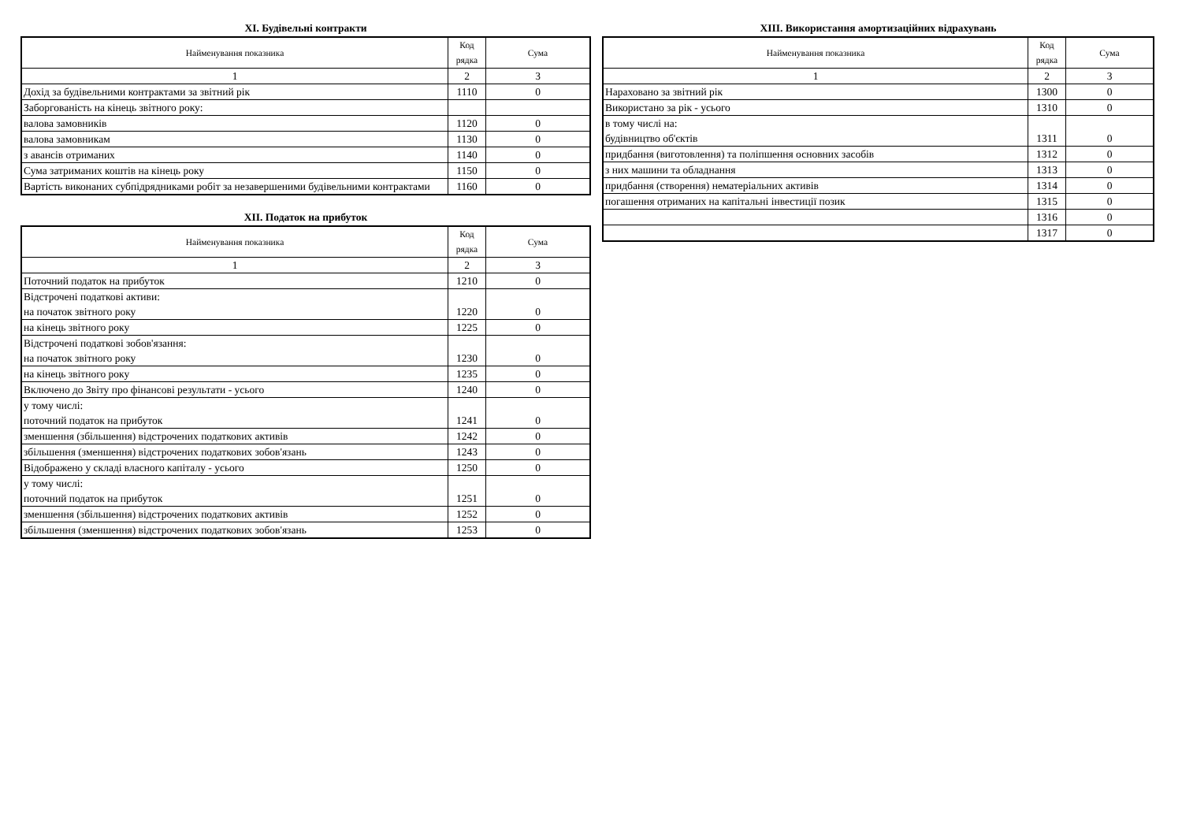XI. Будівельні контракти
| Найменування показника | Код рядка | Сума |
| --- | --- | --- |
| 1 | 2 | 3 |
| Дохід за будівельними контрактами за звітний рік | 1110 | 0 |
| Заборгованість на кінець звітного року: | | |
| валова замовників | 1120 | 0 |
| валова замовникам | 1130 | 0 |
| з авансів отриманих | 1140 | 0 |
| Сума затриманих коштів на кінець року | 1150 | 0 |
| Вартість виконаних субпідрядниками робіт за незавершеними будівельними контрактами | 1160 | 0 |
XII. Податок на прибуток
| Найменування показника | Код рядка | Сума |
| --- | --- | --- |
| 1 | 2 | 3 |
| Поточний податок на прибуток | 1210 | 0 |
| Відстрочені податкові активи: на початок звітного року | 1220 | 0 |
| на кінець звітного року | 1225 | 0 |
| Відстрочені податкові зобов'язання: на початок звітного року | 1230 | 0 |
| на кінець звітного року | 1235 | 0 |
| Включено до Звіту про фінансові результати - усього | 1240 | 0 |
| у тому числі: поточний податок на прибуток | 1241 | 0 |
| зменшення (збільшення) відстрочених податкових активів | 1242 | 0 |
| збільшення (зменшення) відстрочених податкових зобов'язань | 1243 | 0 |
| Відображено у складі власного капіталу - усього | 1250 | 0 |
| у тому числі: поточний податок на прибуток | 1251 | 0 |
| зменшення (збільшення) відстрочених податкових активів | 1252 | 0 |
| збільшення (зменшення) відстрочених податкових зобов'язань | 1253 | 0 |
XIII. Використання амортизаційних відрахувань
| Найменування показника | Код рядка | Сума |
| --- | --- | --- |
| 1 | 2 | 3 |
| Нараховано за звітний рік | 1300 | 0 |
| Використано за рік - усього | 1310 | 0 |
| в тому числі на: будівництво об'єктів | 1311 | 0 |
| придбання (виготовлення) та поліпшення основних засобів | 1312 | 0 |
| з них машини та обладнання | 1313 | 0 |
| придбання (створення) нематеріальних активів | 1314 | 0 |
| погашення отриманих на капітальні інвестиції позик | 1315 | 0 |
| | 1316 | 0 |
| | 1317 | 0 |